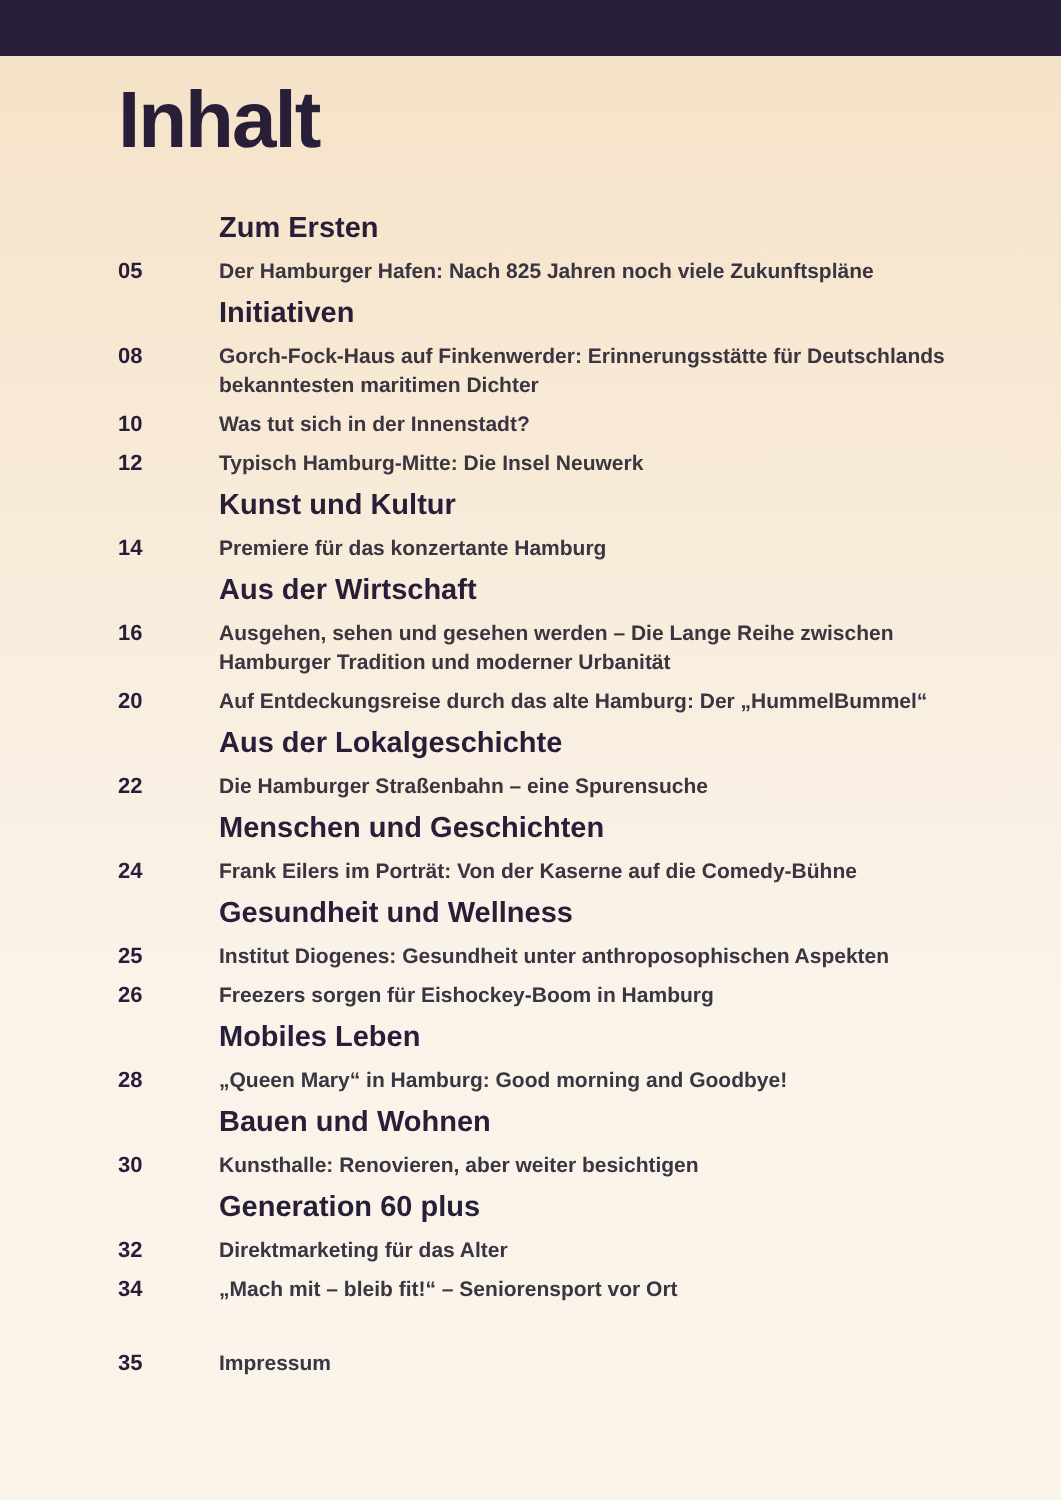Inhalt
Zum Ersten
05 Der Hamburger Hafen: Nach 825 Jahren noch viele Zukunftspläne
Initiativen
08 Gorch-Fock-Haus auf Finkenwerder: Erinnerungsstätte für Deutschlands bekanntesten maritimen Dichter
10 Was tut sich in der Innenstadt?
12 Typisch Hamburg-Mitte: Die Insel Neuwerk
Kunst und Kultur
14 Premiere für das konzertante Hamburg
Aus der Wirtschaft
16 Ausgehen, sehen und gesehen werden – Die Lange Reihe zwischen Hamburger Tradition und moderner Urbanität
20 Auf Entdeckungsreise durch das alte Hamburg: Der „HummelBummel“
Aus der Lokalgeschichte
22 Die Hamburger Straßenbahn – eine Spurensuche
Menschen und Geschichten
24 Frank Eilers im Porträt: Von der Kaserne auf die Comedy-Bühne
Gesundheit und Wellness
25 Institut Diogenes: Gesundheit unter anthroposophischen Aspekten
26 Freezers sorgen für Eishockey-Boom in Hamburg
Mobiles Leben
28 „Queen Mary“ in Hamburg: Good morning and Goodbye!
Bauen und Wohnen
30 Kunsthalle: Renovieren, aber weiter besichtigen
Generation 60 plus
32 Direktmarketing für das Alter
34 „Mach mit – bleib fit!“ – Seniorensport vor Ort
35 Impressum